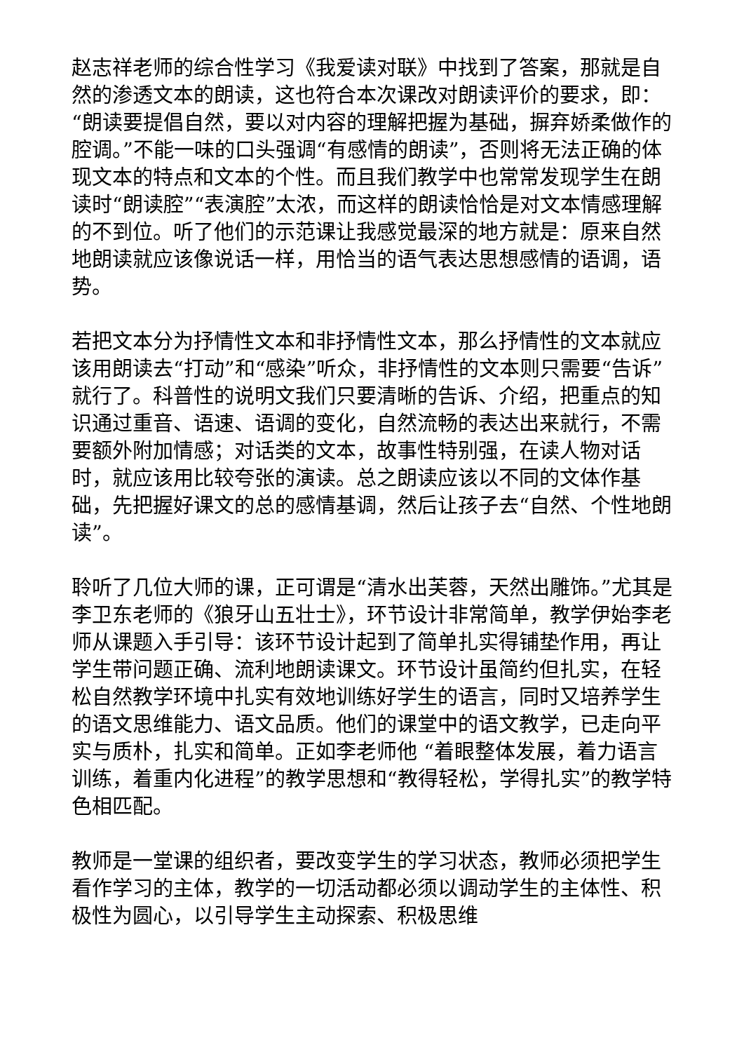赵志祥老师的综合性学习《我爱读对联》中找到了答案，那就是自然的渗透文本的朗读，这也符合本次课改对朗读评价的要求，即：“朗读要提倡自然，要以对内容的理解把握为基础，摒弃娇柔做作的腔调。”不能一味的口头强调“有感情的朗读”，否则将无法正确的体现文本的特点和文本的个性。而且我们教学中也常常发现学生在朗读时“朗读腔”“表演腔”太浓，而这样的朗读恰恰是对文本情感理解的不到位。听了他们的示范课让我感觉最深的地方就是：原来自然地朗读就应该像说话一样，用恰当的语气表达思想感情的语调，语势。
若把文本分为抒情性文本和非抒情性文本，那么抒情性的文本就应该用朗读去“打动”和“感染”听众，非抒情性的文本则只需要“告诉”就行了。科普性的说明文我们只要清晰的告诉、介绍，把重点的知识通过重音、语速、语调的变化，自然流畅的表达出来就行，不需要额外附加情感；对话类的文本，故事性特别强，在读人物对话时，就应该用比较夸张的演读。总之朗读应该以不同的文体作基础，先把握好课文的总的感情基调，然后让孩子去“自然、个性地朗读”。
聆听了几位大师的课，正可谓是“清水出芙蓉，天然出雕饰。”尤其是李卫东老师的《狼牙山五壮士》，环节设计非常简单，教学伊始李老师从课题入手引导：该环节设计起到了简单扎实得铺垫作用，再让学生带问题正确、流利地朗读课文。环节设计虽简约但扎实，在轻松自然教学环境中扎实有效地训练好学生的语言，同时又培养学生的语文思维能力、语文品质。他们的课堂中的语文教学，已走向平实与质朴，扎实和简单。正如李老师他 “着眼整体发展，着力语言训练，着重内化进程”的教学思想和“教得轻松，学得扎实”的教学特色相匹配。
教师是一堂课的组织者，要改变学生的学习状态，教师必须把学生看作学习的主体，教学的一切活动都必须以调动学生的主体性、积极性为圆心，以引导学生主动探索、积极思维